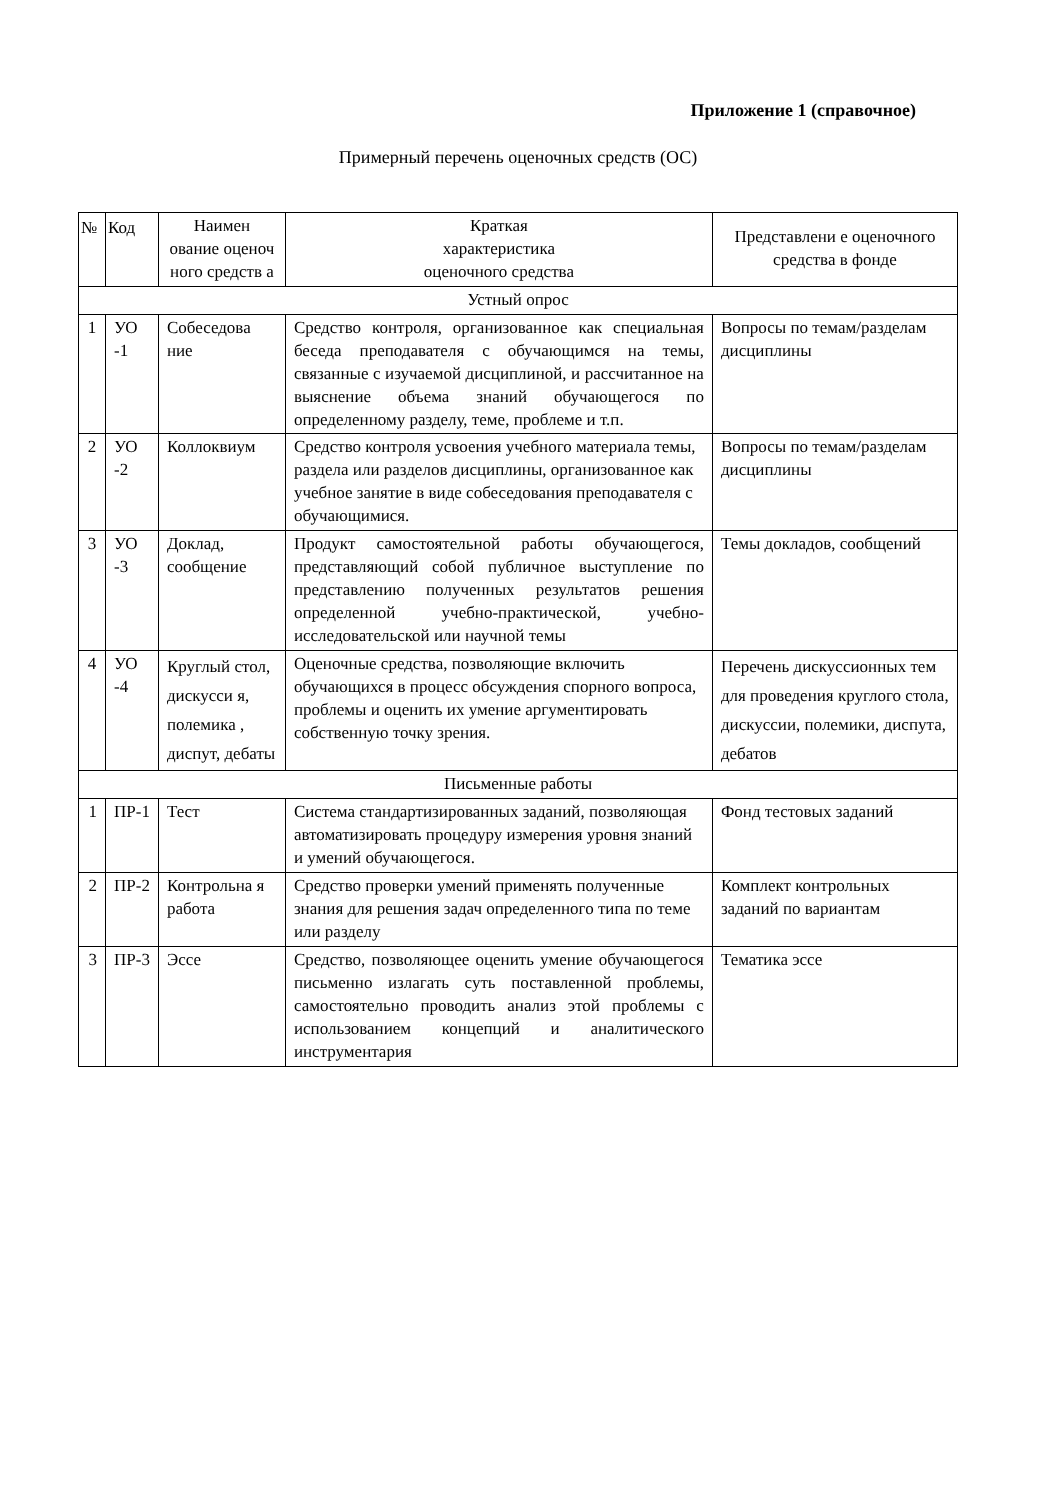Приложение 1 (справочное)
Примерный перечень оценочных средств (ОС)
| № | Код | Наимен ование оценоч ного средств а | Краткая характеристика оценочного средства | Представлени е оценочного средства в фонде |
| --- | --- | --- | --- | --- |
| Устный опрос | | | | |
| 1 | УО -1 | Собеседова ние | Средство контроля, организованное как специальная беседа преподавателя с обучающимся на темы, связанные с изучаемой дисциплиной, и рассчитанное на выяснение объема знаний обучающегося по определенному разделу, теме, проблеме и т.п. | Вопросы по темам/разделам дисциплины |
| 2 | УО -2 | Коллоквиум | Средство контроля усвоения учебного материала темы, раздела или разделов дисциплины, организованное как учебное занятие в виде собеседования преподавателя с обучающимися. | Вопросы по темам/разделам дисциплины |
| 3 | УО -3 | Доклад, сообщение | Продукт самостоятельной работы обучающегося, представляющий собой публичное выступление по представлению полученных результатов решения определенной учебно-практической, учебно- исследовательской или научной темы | Темы докладов, сообщений |
| 4 | УО -4 | Круглый стол, дискусси я, полемика , диспут, дебаты | Оценочные средства, позволяющие включить обучающихся в процесс обсуждения спорного вопроса, проблемы и оценить их умение аргументировать собственную точку зрения. | Перечень дискуссионных тем для проведения круглого стола, дискуссии, полемики, диспута, дебатов |
| Письменные работы | | | | |
| 1 | ПР-1 | Тест | Система стандартизированных заданий, позволяющая автоматизировать процедуру измерения уровня знаний и умений обучающегося. | Фонд тестовых заданий |
| 2 | ПР-2 | Контрольна я работа | Средство проверки умений применять полученные знания для решения задач определенного типа по теме или разделу | Комплект контрольных заданий по вариантам |
| 3 | ПР-3 | Эссе | Средство, позволяющее оценить умение обучающегося письменно излагать суть поставленной проблемы, самостоятельно проводить анализ этой проблемы с использованием концепций и аналитического инструментария | Тематика эссе |